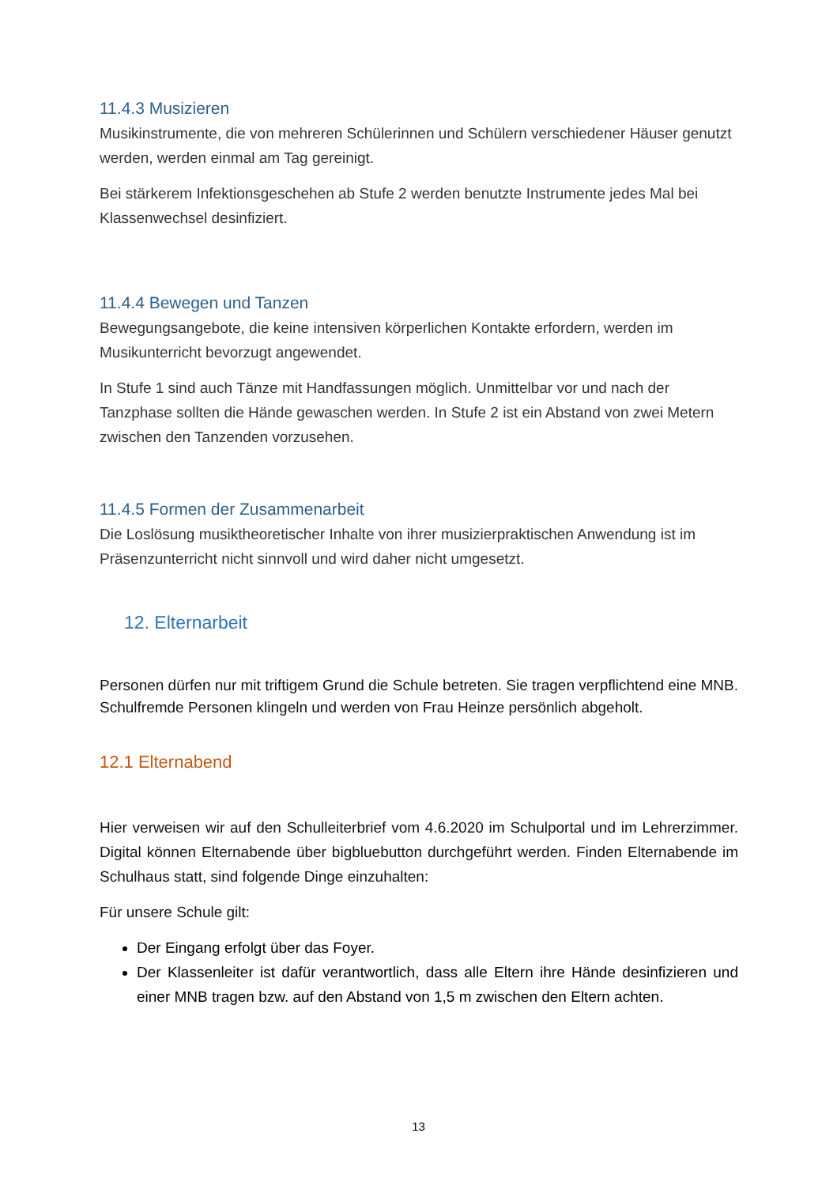11.4.3 Musizieren
Musikinstrumente, die von mehreren Schülerinnen und Schülern verschiedener Häuser genutzt werden, werden einmal am Tag gereinigt.
Bei stärkerem Infektionsgeschehen ab Stufe 2 werden benutzte Instrumente jedes Mal bei Klassenwechsel desinfiziert.
11.4.4 Bewegen und Tanzen
Bewegungsangebote, die keine intensiven körperlichen Kontakte erfordern, werden im Musikunterricht bevorzugt angewendet.
In Stufe 1 sind auch Tänze mit Handfassungen möglich. Unmittelbar vor und nach der Tanzphase sollten die Hände gewaschen werden. In Stufe 2 ist ein Abstand von zwei Metern zwischen den Tanzenden vorzusehen.
11.4.5 Formen der Zusammenarbeit
Die Loslösung musiktheoretischer Inhalte von ihrer musizierpraktischen Anwendung ist im Präsenzunterricht nicht sinnvoll und wird daher nicht umgesetzt.
12. Elternarbeit
Personen dürfen nur mit triftigem Grund die Schule betreten. Sie tragen verpflichtend eine MNB. Schulfremde Personen klingeln und werden von Frau Heinze persönlich abgeholt.
12.1 Elternabend
Hier verweisen wir auf den Schulleiterbrief vom 4.6.2020 im Schulportal und im Lehrerzimmer. Digital können Elternabende über bigbluebutton durchgeführt werden. Finden Elternabende im Schulhaus statt, sind folgende Dinge einzuhalten:
Für unsere Schule gilt:
Der Eingang erfolgt über das Foyer.
Der Klassenleiter ist dafür verantwortlich, dass alle Eltern ihre Hände desinfizieren und einer MNB tragen bzw. auf den Abstand von 1,5 m zwischen den Eltern achten.
13